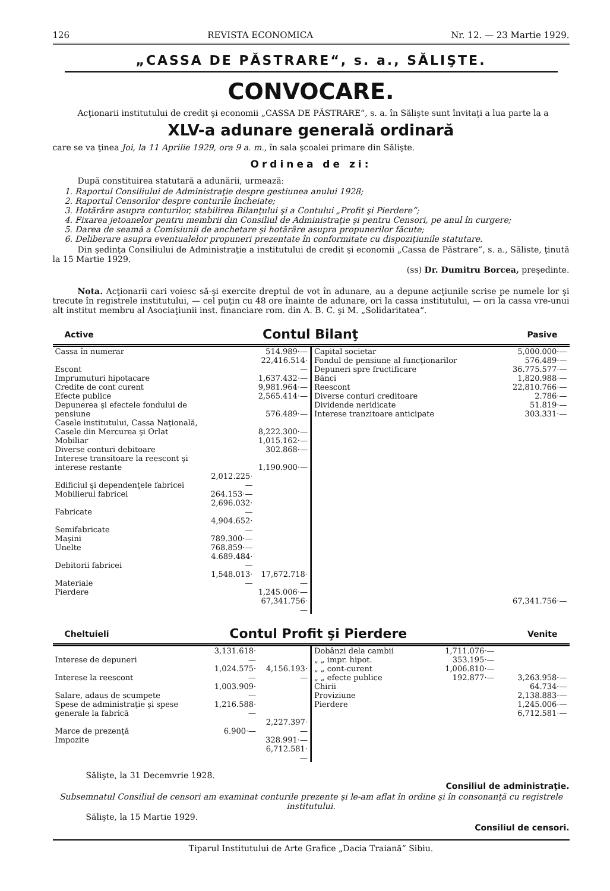126 REVISTA ECONOMICA Nr. 12. — 23 Martie 1929.
„CASSA DE PĂSTRARE“, s. a., SĂLIŞTE.
CONVOCARE.
   Acţionarii institutului de credit şi economii „CASSA DE PĂSTRARE“, s. a. în Sălişte sunt învitaţi a lua parte la a
XLV-a adunare generală ordinară
care se va ţinea Joi, la 11 Aprilie 1929, ora 9 a. m., în sala şcoalei primare din Sălişte.
Ordinea de zi:
   După constituirea statutară a adunării, urmează:
1. Raportul Consiliului de Administraţie despre gestiunea anului 1928;
2. Raportul Censorilor despre conturile încheiate;
3. Hotărâre asupra conturilor, stabilirea Bilanţului şi a Contului „Profit şi Pierdere“;
4. Fixarea jetoanelor pentru membrii din Consiliul de Administraţie şi pentru Censori, pe anul în curgere;
5. Darea de seamă a Comisiunii de anchetare şi hotărâre asupra propunerilor făcute;
6. Deliberare asupra eventualelor propuneri prezentate în conformitate cu dispoziţiunile statutare.
   Din şedinţa Consiliului de Administraţie a institutului de credit şi economii „Cassa de Păstrare“, s. a., Săliste, ţinută la 15 Martie 1929.
(ss) Dr. Dumitru Borcea, preşedinte.
   Nota. Acţionarii cari voiesc să-şi exercite dreptul de vot în adunare, au a depune acţiunile scrise pe numele lor şi trecute în registrele institutului, — cel puţin cu 48 ore înainte de adunare, ori la cassa institutului, — ori la cassa vre-unui alt institut membru al Asociaţiunii inst. financiare rom. din A. B. C. şi M. „Solidaritatea“.
Active Contul Bilanţ Pasive
| Cassa în numerar | | 514.989·— |
| Escont | | 22,416.514·— |
| Imprumuturi hipotacare | | 1,637.432·— |
| Credite de cont curent | | 9,981.964·— |
| Efecte publice | | 2,565.414·— |
| Depunerea şi efectele fondului de pensiune | | 576.489·— |
| Casele institutului, Cassa Naţională, Casele din Mercurea şi Orlat | | 8,222.300·— |
| Mobiliar | | 1,015.162·— |
| Diverse conturi debitoare | | 302.868·— |
| Interese transitoare la reescont şi interese restante | | 1,190.900·— |
| Edificiul şi dependenţele fabricei | 2,012.225·— | |
| Mobilierul fabricei | 264.153·— | |
| Fabricate | 2,696.032·— | |
| Semifabricate | 4,904.652·— | |
| Maşini | 789.300·— | |
| Unelte | 768.859·— | |
| Debitorii fabricei | 4.689.484·— | |
| Materiale | 1,548.013·— | 17,672.718·— |
| Pierdere | | 1,245.006·— |
| | | 67,341.756·— |
| Capital societar | 5,000.000·— |
| Fondul de pensiune al funcţionarilor | 576.489·— |
| Depuneri spre fructificare | 36.775.577·— |
| Bănci | 1,820.988·— |
| Reescont | 22,810.766·— |
| Diverse conturi creditoare | 2.786·— |
| Dividende neridicate | 51.819·— |
| Interese tranzitoare anticipate | 303.331·— |
| | 67,341.756·— |
Cheltuieli Contul Profit şi Pierdere Venite
| Interese de depuneri | 3,131.618·— | |
| Interese la reescont | 1,024.575·— | 4,156.193·— |
| Salare, adaus de scumpete | 1,003.909·— | |
| Spese de administraţie şi spese generale la fabrică | 1,216.588·— | |
| Marce de prezenţă | 6.900·— | 2,227.397·— |
| Impozite | | 328.991·— |
| | | 6,712.581·— |
| Dobânzi dela cambii | 1,711.076·— | |
| „ „ impr. hipot. | 353.195·— | |
| „ „ cont-curent | 1,006.810·— | |
| „ „ efecte publice | 192.877·— | 3,263.958·— |
| Chirii | | 64.734·— |
| Provizіune | | 2,138.883·— |
| Pierdere | | 1,245.006·— |
| | | 6,712.581·— |
    Sălişte, la 31 Decemvrie 1928.
Consiliul de administraţie.
Subsemnatul Consiliul de censori am examinat conturile prezente şi le-am aflat în ordine şi în consonanţă cu registrele institutului.
    Sălişte, la 15 Martie 1929.
Consiliul de censori.
Tiparul Institutului de Arte Grafice „Dacia Traiană“ Sibiu.